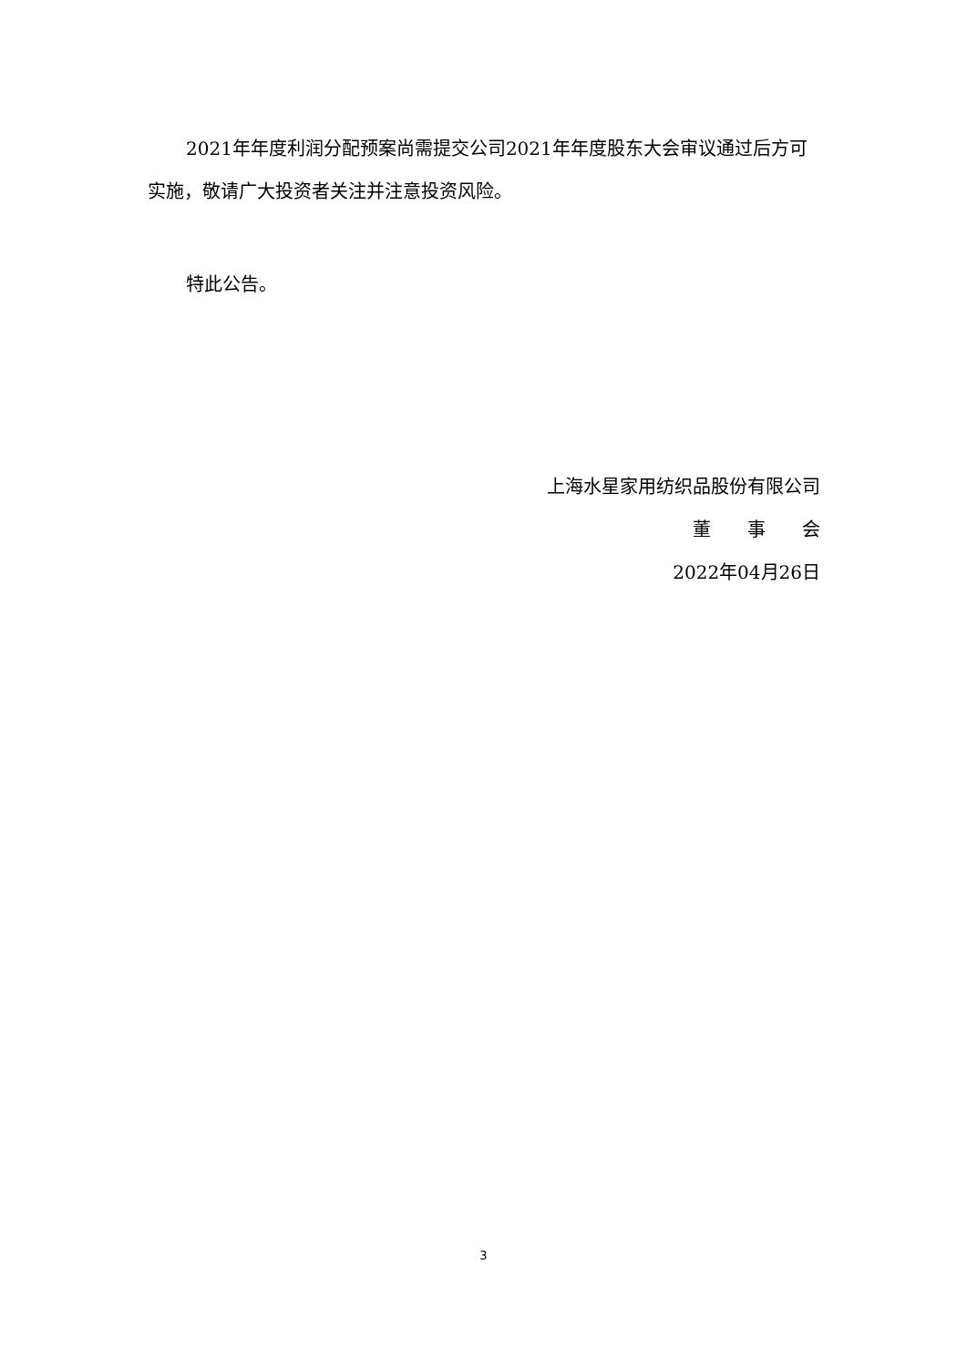2021年年度利润分配预案尚需提交公司2021年年度股东大会审议通过后方可实施，敬请广大投资者关注并注意投资风险。
特此公告。
上海水星家用纺织品股份有限公司
董　　事　　会
2022年04月26日
3